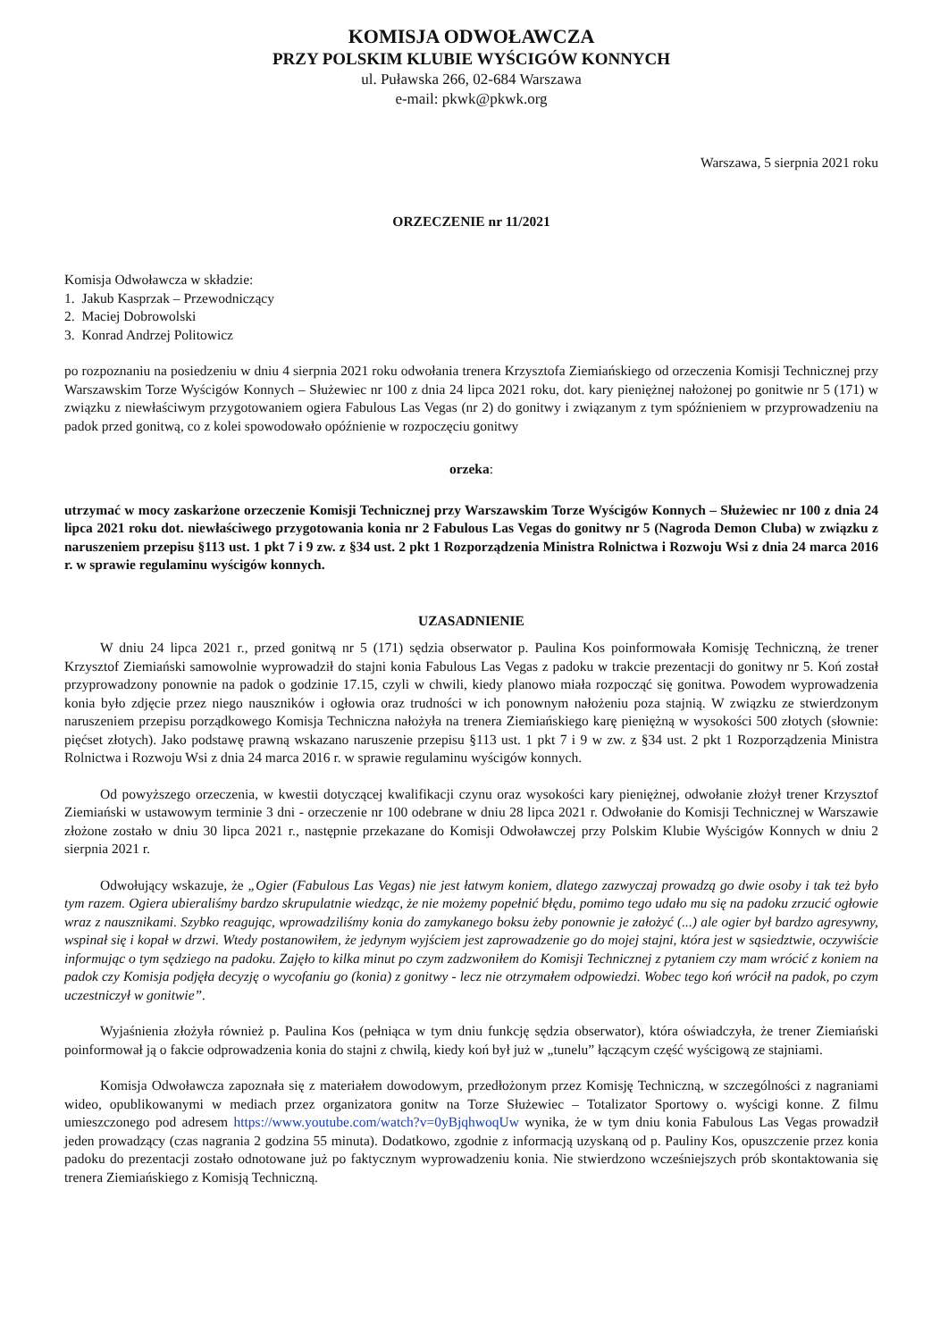KOMISJA ODWOŁAWCZA
PRZY POLSKIM KLUBIE WYŚCIGÓW KONNYCH
ul. Puławska 266, 02-684 Warszawa
e-mail: pkwk@pkwk.org
Warszawa, 5 sierpnia 2021 roku
ORZECZENIE nr 11/2021
Komisja Odwoławcza w składzie:
1. Jakub Kasprzak – Przewodniczący
2. Maciej Dobrowolski
3. Konrad Andrzej Politowicz
po rozpoznaniu na posiedzeniu w dniu 4 sierpnia 2021 roku odwołania trenera Krzysztofa Ziemiańskiego od orzeczenia Komisji Technicznej przy Warszawskim Torze Wyścigów Konnych – Służewiec nr 100 z dnia 24 lipca 2021 roku, dot. kary pieniężnej nałożonej po gonitwie nr 5 (171) w związku z niewłaściwym przygotowaniem ogiera Fabulous Las Vegas (nr 2) do gonitwy i związanym z tym spóźnieniem w przyprowadzeniu na padok przed gonitwą, co z kolei spowodowało opóźnienie w rozpoczęciu gonitwy
orzeka:
utrzymać w mocy zaskarżone orzeczenie Komisji Technicznej przy Warszawskim Torze Wyścigów Konnych – Służewiec nr 100 z dnia 24 lipca 2021 roku dot. niewłaściwego przygotowania konia nr 2 Fabulous Las Vegas do gonitwy nr 5 (Nagroda Demon Cluba) w związku z naruszeniem przepisu §113 ust. 1 pkt 7 i 9 zw. z §34 ust. 2 pkt 1 Rozporządzenia Ministra Rolnictwa i Rozwoju Wsi z dnia 24 marca 2016 r. w sprawie regulaminu wyścigów konnych.
UZASADNIENIE
W dniu 24 lipca 2021 r., przed gonitwą nr 5 (171) sędzia obserwator p. Paulina Kos poinformowała Komisję Techniczną, że trener Krzysztof Ziemiański samowolnie wyprowadził do stajni konia Fabulous Las Vegas z padoku w trakcie prezentacji do gonitwy nr 5. Koń został przyprowadzony ponownie na padok o godzinie 17.15, czyli w chwili, kiedy planowo miała rozpocząć się gonitwa. Powodem wyprowadzenia konia było zdjęcie przez niego nauszników i ogłowia oraz trudności w ich ponownym nałożeniu poza stajnią. W związku ze stwierdzonym naruszeniem przepisu porządkowego Komisja Techniczna nałożyła na trenera Ziemiańskiego karę pieniężną w wysokości 500 złotych (słownie: pięćset złotych). Jako podstawę prawną wskazano naruszenie przepisu §113 ust. 1 pkt 7 i 9 w zw. z §34 ust. 2 pkt 1 Rozporządzenia Ministra Rolnictwa i Rozwoju Wsi z dnia 24 marca 2016 r. w sprawie regulaminu wyścigów konnych.
Od powyższego orzeczenia, w kwestii dotyczącej kwalifikacji czynu oraz wysokości kary pieniężnej, odwołanie złożył trener Krzysztof Ziemiański w ustawowym terminie 3 dni - orzeczenie nr 100 odebrane w dniu 28 lipca 2021 r. Odwołanie do Komisji Technicznej w Warszawie złożone zostało w dniu 30 lipca 2021 r., następnie przekazane do Komisji Odwoławczej przy Polskim Klubie Wyścigów Konnych w dniu 2 sierpnia 2021 r.
Odwołujący wskazuje, że „Ogier (Fabulous Las Vegas) nie jest łatwym koniem, dlatego zazwyczaj prowadzą go dwie osoby i tak też było tym razem. Ogiera ubieraliśmy bardzo skrupulatnie wiedząc, że nie możemy popełnić błędu, pomimo tego udało mu się na padoku zrzucić ogłowie wraz z nausznikami. Szybko reagując, wprowadziliśmy konia do zamykanego boksu żeby ponownie je założyć (...) ale ogier był bardzo agresywny, wspinał się i kopał w drzwi. Wtedy postanowiłem, że jedynym wyjściem jest zaprowadzenie go do mojej stajni, która jest w sąsiedztwie, oczywiście informując o tym sędziego na padoku. Zajęło to kilka minut po czym zadzwoniłem do Komisji Technicznej z pytaniem czy mam wrócić z koniem na padok czy Komisja podjęła decyzję o wycofaniu go (konia) z gonitwy - lecz nie otrzymałem odpowiedzi. Wobec tego koń wrócił na padok, po czym uczestniczył w gonitwie”.
Wyjaśnienia złożyła również p. Paulina Kos (pełniąca w tym dniu funkcję sędzia obserwator), która oświadczyła, że trener Ziemiański poinformował ją o fakcie odprowadzenia konia do stajni z chwilą, kiedy koń był już w „tunelu” łączącym część wyścigową ze stajniami.
Komisja Odwoławcza zapoznała się z materiałem dowodowym, przedłożonym przez Komisję Techniczną, w szczególności z nagraniami wideo, opublikowanymi w mediach przez organizatora gonitw na Torze Służewiec – Totalizator Sportowy o. wyścigi konne. Z filmu umieszczonego pod adresem https://www.youtube.com/watch?v=0yBjqhwoqUw wynika, że w tym dniu konia Fabulous Las Vegas prowadził jeden prowadzący (czas nagrania 2 godzina 55 minuta). Dodatkowo, zgodnie z informacją uzyskaną od p. Pauliny Kos, opuszczenie przez konia padoku do prezentacji zostało odnotowane już po faktycznym wyprowadzeniu konia. Nie stwierdzono wcześniejszych prób skontaktowania się trenera Ziemiańskiego z Komisją Techniczną.